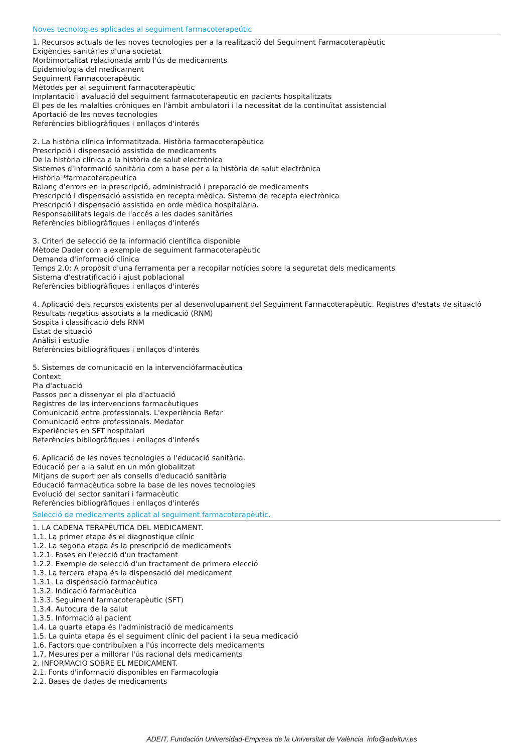Noves tecnologies aplicades al seguiment farmacoterapeútic
1. Recursos actuals de les noves tecnologies per a la realització del Seguiment Farmacoterapèutic
Exigències sanitàries d'una societat
Morbimortalitat relacionada amb l'ús de medicaments
Epidemiologia del medicament
Seguiment Farmacoterapèutic
Mètodes per al seguiment farmacoterapèutic
Implantació i avaluació del seguiment farmacoterapeutic en pacients hospitalitzats
El pes de les malalties cròniques en l'àmbit ambulatori i la necessitat de la continuïtat assistencial
Aportació de les noves tecnologies
Referències bibliogràfiques i enllaços d'interés
2. La història clínica informatitzada. Història farmacoterapèutica
Prescripció i dispensació assistida de medicaments
De la història clínica a la història de salut electrònica
Sistemes d'informació sanitària com a base per a la història de salut electrònica
Història *farmacoterapeutica
Balanç d'errors en la prescripció, administració i preparació de medicaments
Prescripció i dispensació assistida en recepta mèdica. Sistema de recepta electrònica
Prescripció i dispensació assistida en orde mèdica hospitalària.
Responsabilitats legals de l'accés a les dades sanitàries
Referències bibliogràfiques i enllaços d'interés
3. Criteri de selecció de la informació científica disponible
Mètode Dader com a exemple de seguiment farmacoterapèutic
Demanda d'informació clínica
Temps 2.0: A propòsit d'una ferramenta per a recopilar notícies sobre la seguretat dels medicaments
Sistema d'estratificació i ajust poblacional
Referències bibliogràfiques i enllaços d'interés
4. Aplicació dels recursos existents per al desenvolupament del Seguiment Farmacoterapèutic. Registres d'estats de situació
Resultats negatius associats a la medicació (RNM)
Sospita i classificació dels RNM
Estat de situació
Anàlisi i estudie
Referències bibliogràfiques i enllaços d'interés
5. Sistemes de comunicació en la intervenciófarmacèutica
Context
Pla d'actuació
Passos per a dissenyar el pla d'actuació
Registres de les intervencions farmacèutiques
Comunicació entre professionals. L'experiència Refar
Comunicació entre professionals. Medafar
Experiències en SFT hospitalari
Referències bibliogràfiques i enllaços d'interés
6. Aplicació de les noves tecnologies a l'educació sanitària.
Educació per a la salut en un món globalitzat
Mitjans de suport per als consells d'educació sanitària
Educació farmacèutica sobre la base de les noves tecnologies
Evolució del sector sanitari i farmacèutic
Referències bibliogràfiques i enllaços d'interés
Selecció de medicaments aplicat al seguiment farmacoterapèutic.
1. LA CADENA TERAPÈUTICA DEL MEDICAMENT.
1.1. La primer etapa és el diagnostique clínic
1.2. La segona etapa és la prescripció de medicaments
1.2.1. Fases en l'elecció d'un tractament
1.2.2. Exemple de selecció d'un tractament de primera elecció
1.3. La tercera etapa és la dispensació del medicament
1.3.1. La dispensació farmacèutica
1.3.2. Indicació farmacèutica
1.3.3. Seguiment farmacoterapèutic (SFT)
1.3.4. Autocura de la salut
1.3.5. Informació al pacient
1.4. La quarta etapa és l'administració de medicaments
1.5. La quinta etapa és el seguiment clínic del pacient i la seua medicació
1.6. Factors que contribuïxen a l'ús incorrecte dels medicaments
1.7. Mesures per a millorar l'ús racional dels medicaments
2. INFORMACIÓ SOBRE EL MEDICAMENT.
2.1. Fonts d'informació disponibles en Farmacologia
2.2. Bases de dades de medicaments
ADEIT, Fundación Universidad-Empresa de la Universitat de València info@adeituv.es